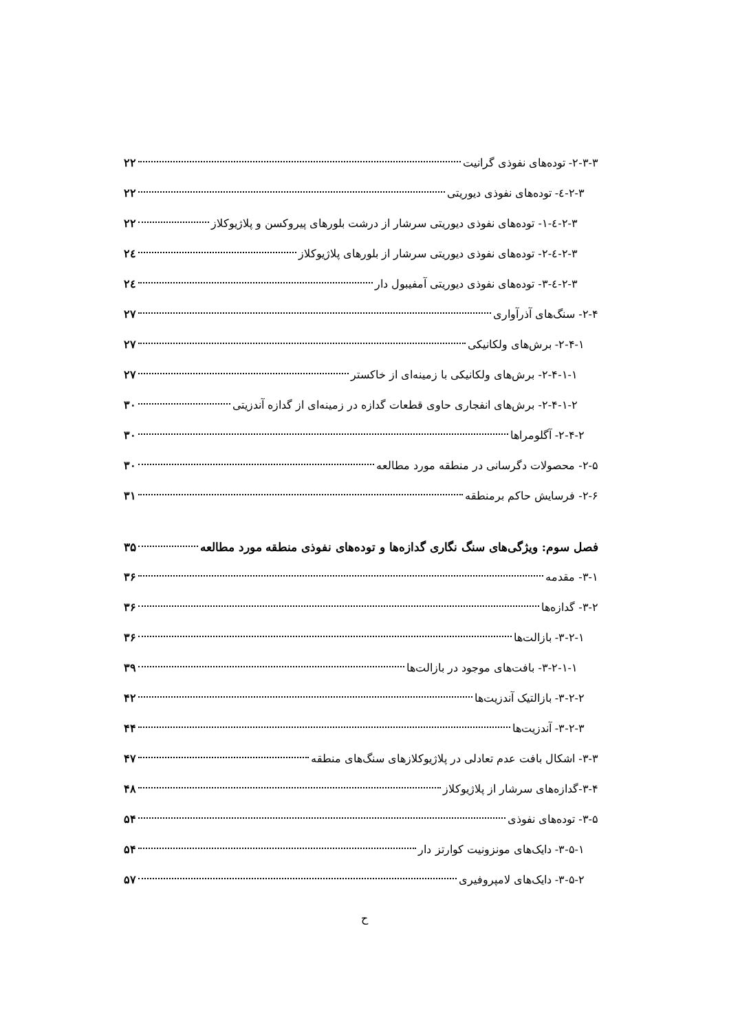۲-۳-۳- توده‌های نفوذی گرانیت ۲۲
۲-۳-٤- توده‌های نفوذی دیوریتی ۲۲
۲-۳-٤-۱- توده‌های نفوذی دیوریتی سرشار از درشت بلورهای پیروکسن و پلاژیوکلاز ۲۲
۲-۳-٤-۲- توده‌های نفوذی دیوریتی سرشار از بلورهای پلاژیوکلاز ۲٤
۲-۳-٤-۳- توده‌های نفوذی دیوریتی آمفیبول دار ۲٤
۲-۴- سنگ‌های آذرآواری ۲۷
۲-۴-۱- برش‌های ولکانیکی ۲۷
۲-۴-۱-۱- برش‌های ولکانیکی با زمینه‌ای از خاکستر ۲۷
۲-۴-۱-۲- برش‌های انفجاری حاوی قطعات گدازه در زمینه‌ای از گدازه آندزیتی ۳۰
۲-۴-۲- آگلومراها ۳۰
۲-۵- محصولات دگرسانی در منطقه مورد مطالعه ۳۰
۲-۶- فرسایش حاکم برمنطقه ۳۱
فصل سوم: ویژگی‌های سنگ نگاری گدازه‌ها و توده‌های نفوذی منطقه مورد مطالعه ۳۵
۳-۱- مقدمه ۳۶
۳-۲- گدازه‌ها ۳۶
۳-۲-۱- بازالت‌ها ۳۶
۳-۲-۱-۱- بافت‌های موجود در بازالت‌ها ۳۹
۳-۲-۲- بازالتیک آندزیت‌ها ۴۲
۳-۲-۳- آندزیت‌ها ۴۴
۳-۳- اشکال بافت عدم تعادلی در پلاژیوکلازهای سنگ‌های منطقه ۴۷
۳-۴-گدازه‌های سرشار از پلاژیوکلاز ۴۸
۳-۵- توده‌های نفوذی ۵۴
۳-۵-۱- دایک‌های مونزونیت کوارتز دار ۵۴
۳-۵-۲- دایک‌های لامپروفیری ۵۷
ح